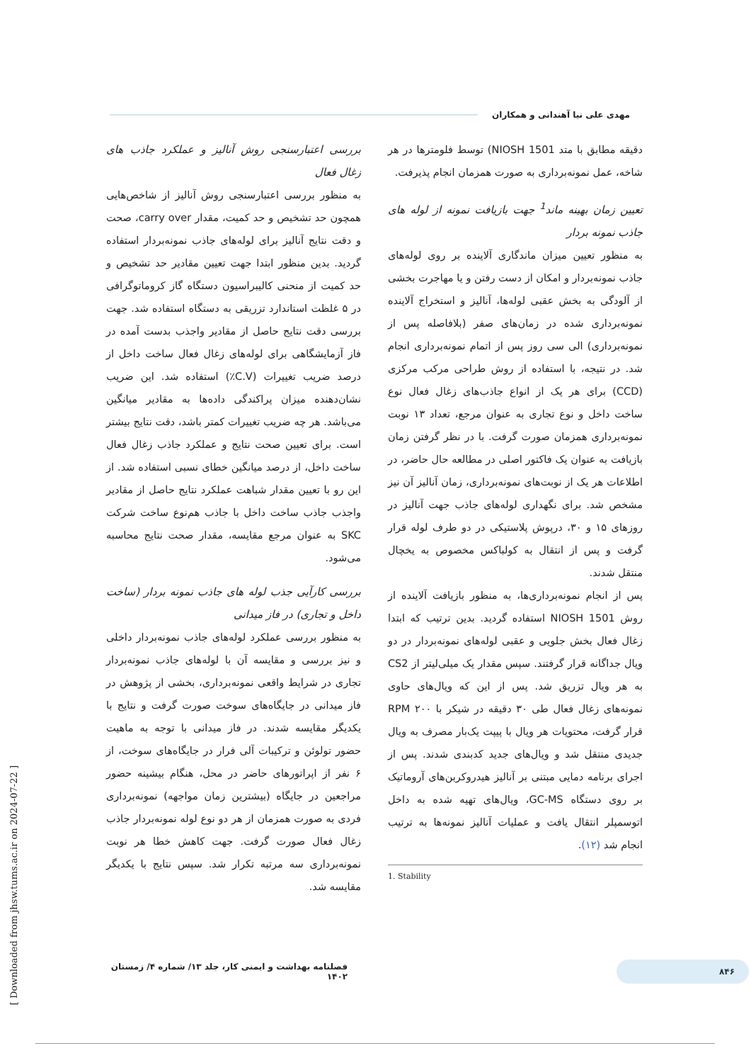مهدی علی نیا آهندانی و همکاران
دقیقه مطابق با متد NIOSH 1501) توسط فلومترها در هر شاخه، عمل نمونه‌برداری به صورت همزمان انجام پذیرفت.
تعیین زمان بهینه ماند<sup>1</sup> جهت بازیافت نمونه از لوله های جاذب نمونه بردار
به منظور تعیین میزان ماندگاری آلاینده بر روی لوله‌های جاذب نمونه‌بردار و امکان از دست رفتن و یا مهاجرت بخشی از آلودگی به بخش عقبی لوله‌ها، آنالیز و استخراج آلاینده نمونه‌برداری شده در زمان‌های صفر (بلافاصله پس از نمونه‌برداری) الی سی روز پس از اتمام نمونه‌برداری انجام شد. در نتیجه، با استفاده از روش طراحی مرکب مرکزی (CCD) برای هر یک از انواع جاذب‌های زغال فعال نوع ساخت داخل و نوع تجاری به عنوان مرجع، تعداد ۱۳ نوبت نمونه‌برداری همزمان صورت گرفت. با در نظر گرفتن زمان بازیافت به عنوان یک فاکتور اصلی در مطالعه حال حاضر، در اطلاعات هر یک از نوبت‌های نمونه‌برداری، زمان آنالیز آن نیز مشخص شد. برای نگهداری لوله‌های جاذب جهت آنالیز در روزهای ۱۵ و ۳۰، درپوش پلاستیکی در دو طرف لوله قرار گرفت و پس از انتقال به کولباکس مخصوص به یخچال منتقل شدند.
پس از انجام نمونه‌برداری‌ها، به منظور بازیافت آلاینده از روش NIOSH 1501 استفاده گردید. بدین ترتیب که ابتدا زغال فعال بخش جلویی و عقبی لوله‌های نمونه‌بردار در دو ویال جداگانه قرار گرفتند. سپس مقدار یک میلی‌لیتر از CS2 به هر ویال تزریق شد. پس از این که ویال‌های حاوی نمونه‌های زغال فعال طی ۳۰ دقیقه در شیکر با ۲۰۰ RPM قرار گرفت، محتویات هر ویال با پیپت یک‌بار مصرف به ویال جدیدی منتقل شد و ویال‌های جدید کدبندی شدند. پس از اجرای برنامه دمایی مبتنی بر آنالیز هیدروکربن‌های آروماتیک بر روی دستگاه GC-MS، ویال‌های تهیه شده به داخل اتوسمپلر انتقال یافت و عملیات آنالیز نمونه‌ها به ترتیب انجام شد (۱۲).
1. Stability
بررسی اعتبارسنجی روش آنالیز و عملکرد جاذب های زغال فعال
به منظور بررسی اعتبارسنجی روش آنالیز از شاخص‌هایی همچون حد تشخیص و حد کمیت، مقدار carry over، صحت و دقت نتایج آنالیز برای لوله‌های جاذب نمونه‌بردار استفاده گردید. بدین منظور ابتدا جهت تعیین مقادیر حد تشخیص و حد کمیت از منحنی کالیبراسیون دستگاه گاز کروماتوگرافی در ۵ غلظت استاندارد تزریقی به دستگاه استفاده شد. جهت بررسی دقت نتایج حاصل از مقادیر واجذب بدست آمده در فاز آزمایشگاهی برای لوله‌های زغال فعال ساخت داخل از درصد ضریب تغییرات (C.V٪) استفاده شد. این ضریب نشان‌دهنده میزان پراکندگی داده‌ها به مقادیر میانگین می‌باشد. هر چه ضریب تغییرات کمتر باشد، دقت نتایج بیشتر است. برای تعیین صحت نتایج و عملکرد جاذب زغال فعال ساخت داخل، از درصد میانگین خطای نسبی استفاده شد. از این رو با تعیین مقدار شباهت عملکرد نتایج حاصل از مقادیر واجذب جاذب ساخت داخل با جاذب هم‌نوع ساخت شرکت SKC به عنوان مرجع مقایسه، مقدار صحت نتایج محاسبه می‌شود.
بررسی کارآیی جذب لوله های جاذب نمونه بردار (ساخت داخل و تجاری) در فاز میدانی
به منظور بررسی عملکرد لوله‌های جاذب نمونه‌بردار داخلی و نیز بررسی و مقایسه آن با لوله‌های جاذب نمونه‌بردار تجاری در شرایط واقعی نمونه‌برداری، بخشی از پژوهش در فاز میدانی در جایگاه‌های سوخت صورت گرفت و نتایج با یکدیگر مقایسه شدند. در فاز میدانی با توجه به ماهیت حضور تولوئن و ترکیبات آلی فرار در جایگاه‌های سوخت، از ۶ نفر از اپراتورهای حاضر در محل، هنگام بیشینه حضور مراجعین در جایگاه (بیشترین زمان مواجهه) نمونه‌برداری فردی به صورت همزمان از هر دو نوع لوله نمونه‌بردار جاذب زغال فعال صورت گرفت. جهت کاهش خطا هر نوبت نمونه‌برداری سه مرتبه تکرار شد. سپس نتایج با یکدیگر مقایسه شد.
۸۴۶
فصلنامه بهداشت و ایمنی کار، جلد ۱۳/ شماره ۴/ زمستان ۱۴۰۲
[ Downloaded from jhsw.tums.ac.ir on 2024-07-22 ]